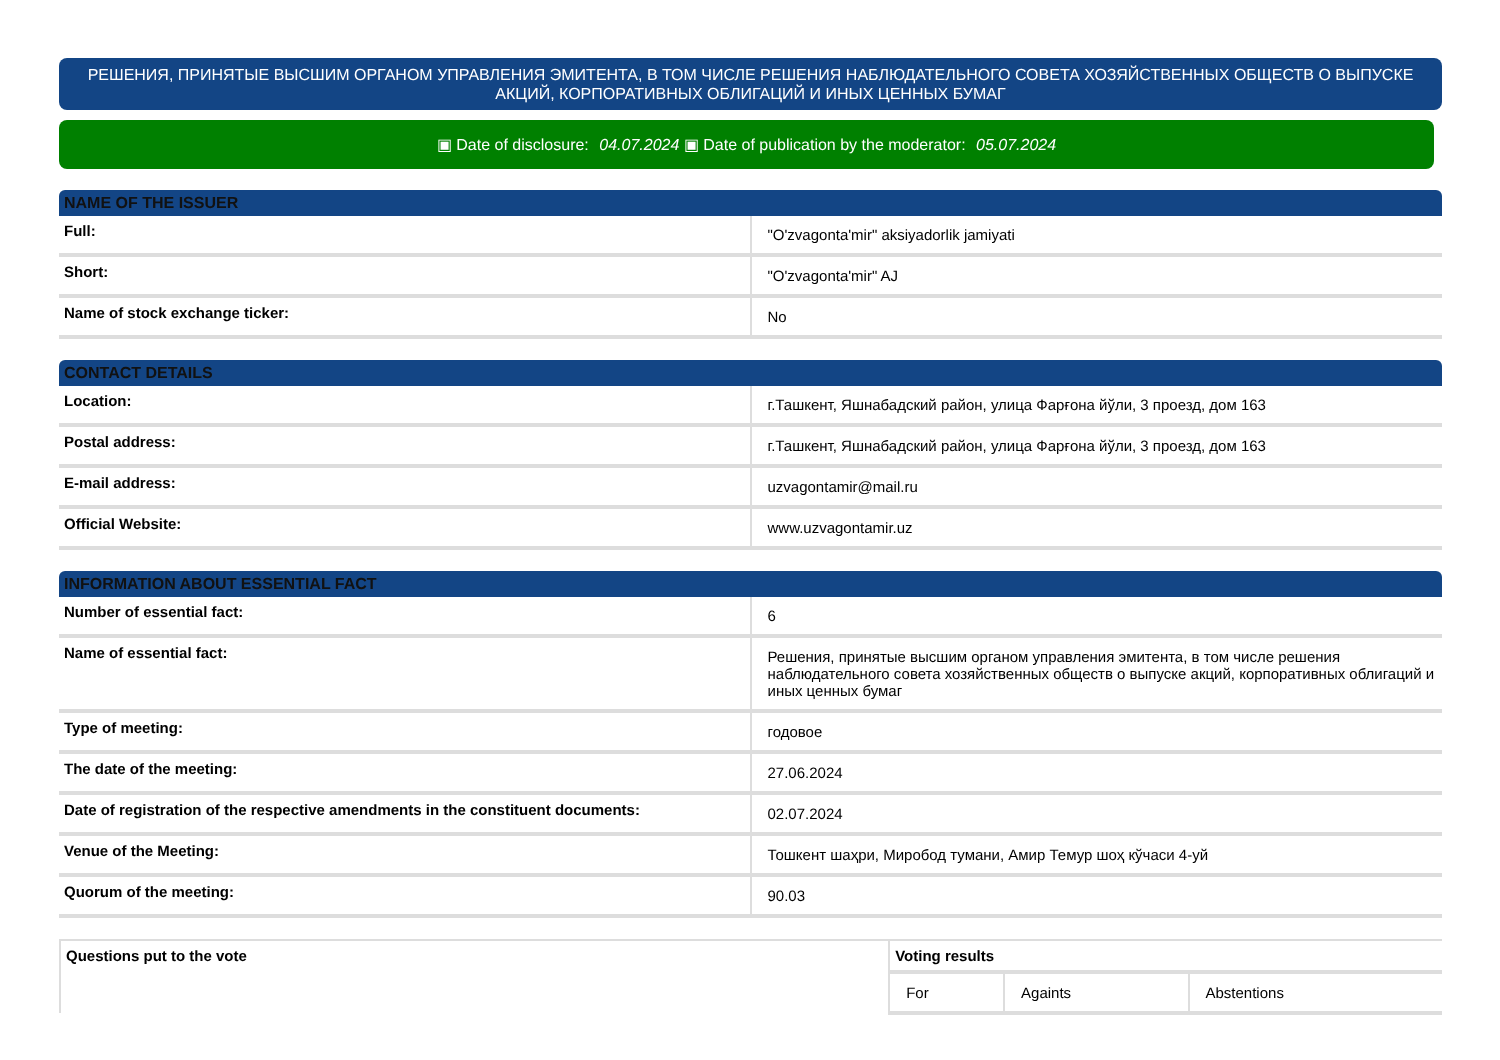РЕШЕНИЯ, ПРИНЯТЫЕ ВЫСШИМ ОРГАНОМ УПРАВЛЕНИЯ ЭМИТЕНТА, В ТОМ ЧИСЛЕ РЕШЕНИЯ НАБЛЮДАТЕЛЬНОГО СОВЕТА ХОЗЯЙСТВЕННЫХ ОБЩЕСТВ О ВЫПУСКЕ АКЦИЙ, КОРПОРАТИВНЫХ ОБЛИГАЦИЙ И ИНЫХ ЦЕННЫХ БУМАГ
▣ Date of disclosure: 04.07.2024 ▣ Date of publication by the moderator: 05.07.2024
| NAME OF THE ISSUER | |
| --- | --- |
| Full: | "O'zvagonta'mir" aksiyadorlik jamiyati |
| Short: | "O'zvagonta'mir" AJ |
| Name of stock exchange ticker: | No |
| CONTACT DETAILS | |
| --- | --- |
| Location: | г.Ташкент, Яшнабадский район, улица Фарғона йўли, 3 проезд, дом 163 |
| Postal address: | г.Ташкент, Яшнабадский район, улица Фарғона йўли, 3 проезд, дом 163 |
| E-mail address: | uzvagontamir@mail.ru |
| Official Website: | www.uzvagontamir.uz |
| INFORMATION ABOUT ESSENTIAL FACT | |
| --- | --- |
| Number of essential fact: | 6 |
| Name of essential fact: | Решения, принятые высшим органом управления эмитента, в том числе решения наблюдательного совета хозяйственных обществ о выпуске акций, корпоративных облигаций и иных ценных бумаг |
| Type of meeting: | годовое |
| The date of the meeting: | 27.06.2024 |
| Date of registration of the respective amendments in the constituent documents: | 02.07.2024 |
| Venue of the Meeting: | Тошкент шаҳри, Миробод тумани, Амир Темур шоҳ кўчаси 4-уй |
| Quorum of the meeting: | 90.03 |
| Questions put to the vote | Voting results | | |
| --- | --- | --- | --- |
| | For | Againts | Abstentions |